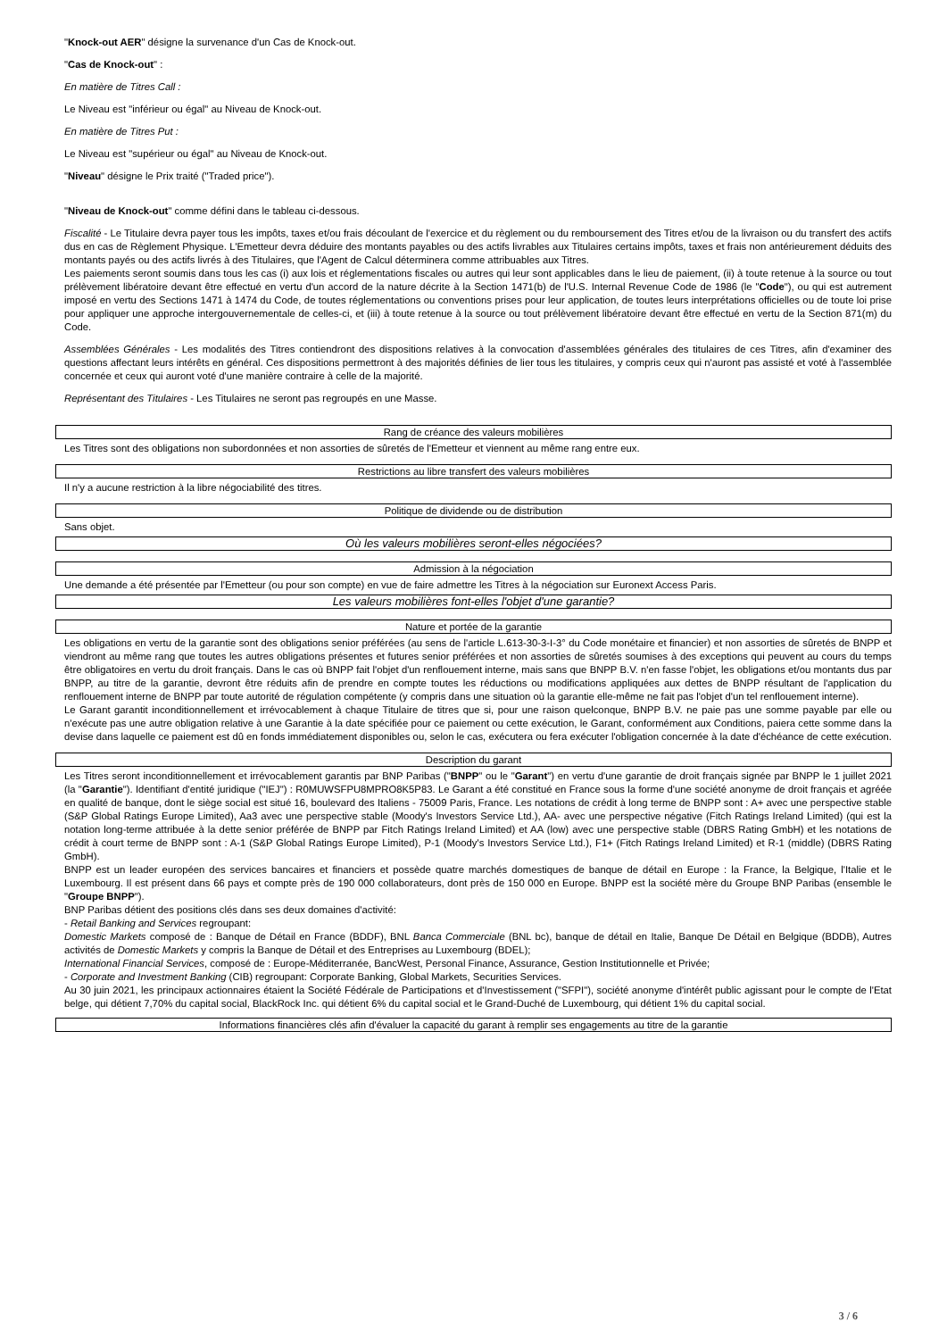"Knock-out AER" désigne la survenance d'un Cas de Knock-out.
"Cas de Knock-out" :
En matière de Titres Call :
Le Niveau est "inférieur ou égal" au Niveau de Knock-out.
En matière de Titres Put :
Le Niveau est "supérieur ou égal" au Niveau de Knock-out.
"Niveau" désigne le Prix traité ("Traded price").
"Niveau de Knock-out" comme défini dans le tableau ci-dessous.
Fiscalité - Le Titulaire devra payer tous les impôts, taxes et/ou frais découlant de l'exercice et du règlement ou du remboursement des Titres et/ou de la livraison ou du transfert des actifs dus en cas de Règlement Physique. L'Emetteur devra déduire des montants payables ou des actifs livrables aux Titulaires certains impôts, taxes et frais non antérieurement déduits des montants payés ou des actifs livrés à des Titulaires, que l'Agent de Calcul déterminera comme attribuables aux Titres.
Les paiements seront soumis dans tous les cas (i) aux lois et réglementations fiscales ou autres qui leur sont applicables dans le lieu de paiement, (ii) à toute retenue à la source ou tout prélèvement libératoire devant être effectué en vertu d'un accord de la nature décrite à la Section 1471(b) de l'U.S. Internal Revenue Code de 1986 (le "Code"), ou qui est autrement imposé en vertu des Sections 1471 à 1474 du Code, de toutes réglementations ou conventions prises pour leur application, de toutes leurs interprétations officielles ou de toute loi prise pour appliquer une approche intergouvernementale de celles-ci, et (iii) à toute retenue à la source ou tout prélèvement libératoire devant être effectué en vertu de la Section 871(m) du Code.
Assemblées Générales - Les modalités des Titres contiendront des dispositions relatives à la convocation d'assemblées générales des titulaires de ces Titres, afin d'examiner des questions affectant leurs intérêts en général. Ces dispositions permettront à des majorités définies de lier tous les titulaires, y compris ceux qui n'auront pas assisté et voté à l'assemblée concernée et ceux qui auront voté d'une manière contraire à celle de la majorité.
Représentant des Titulaires - Les Titulaires ne seront pas regroupés en une Masse.
Rang de créance des valeurs mobilières
Les Titres sont des obligations non subordonnées et non assorties de sûretés de l'Emetteur et viennent au même rang entre eux.
Restrictions au libre transfert des valeurs mobilières
Il n'y a aucune restriction à la libre négociabilité des titres.
Politique de dividende ou de distribution
Sans objet.
Où les valeurs mobilières seront-elles négociées?
Admission à la négociation
Une demande a été présentée par l'Emetteur (ou pour son compte) en vue de faire admettre les Titres à la négociation sur Euronext Access Paris.
Les valeurs mobilières font-elles l'objet d'une garantie?
Nature et portée de la garantie
Les obligations en vertu de la garantie sont des obligations senior préférées (au sens de l'article L.613-30-3-I-3° du Code monétaire et financier) et non assorties de sûretés de BNPP et viendront au même rang que toutes les autres obligations présentes et futures senior préférées et non assorties de sûretés soumises à des exceptions qui peuvent au cours du temps être obligatoires en vertu du droit français. Dans le cas où BNPP fait l'objet d'un renflouement interne, mais sans que BNPP B.V. n'en fasse l'objet, les obligations et/ou montants dus par BNPP, au titre de la garantie, devront être réduits afin de prendre en compte toutes les réductions ou modifications appliquées aux dettes de BNPP résultant de l'application du renflouement interne de BNPP par toute autorité de régulation compétente (y compris dans une situation où la garantie elle-même ne fait pas l'objet d'un tel renflouement interne).
Le Garant garantit inconditionnellement et irrévocablement à chaque Titulaire de titres que si, pour une raison quelconque, BNPP B.V. ne paie pas une somme payable par elle ou n'exécute pas une autre obligation relative à une Garantie à la date spécifiée pour ce paiement ou cette exécution, le Garant, conformément aux Conditions, paiera cette somme dans la devise dans laquelle ce paiement est dû en fonds immédiatement disponibles ou, selon le cas, exécutera ou fera exécuter l'obligation concernée à la date d'échéance de cette exécution.
Description du garant
Les Titres seront inconditionnellement et irrévocablement garantis par BNP Paribas ("BNPP" ou le "Garant") en vertu d'une garantie de droit français signée par BNPP le 1 juillet 2021 (la "Garantie"). Identifiant d'entité juridique ("IEJ") : R0MUWSFPU8MPRO8K5P83. Le Garant a été constitué en France sous la forme d'une société anonyme de droit français et agréée en qualité de banque, dont le siège social est situé 16, boulevard des Italiens - 75009 Paris, France. Les notations de crédit à long terme de BNPP sont : A+ avec une perspective stable (S&P Global Ratings Europe Limited), Aa3 avec une perspective stable (Moody's Investors Service Ltd.), AA- avec une perspective négative (Fitch Ratings Ireland Limited) (qui est la notation long-terme attribuée à la dette senior préférée de BNPP par Fitch Ratings Ireland Limited) et AA (low) avec une perspective stable (DBRS Rating GmbH) et les notations de crédit à court terme de BNPP sont : A-1 (S&P Global Ratings Europe Limited), P-1 (Moody's Investors Service Ltd.), F1+ (Fitch Ratings Ireland Limited) et R-1 (middle) (DBRS Rating GmbH).
BNPP est un leader européen des services bancaires et financiers et possède quatre marchés domestiques de banque de détail en Europe : la France, la Belgique, l'Italie et le Luxembourg. Il est présent dans 66 pays et compte près de 190 000 collaborateurs, dont près de 150 000 en Europe. BNPP est la société mère du Groupe BNP Paribas (ensemble le "Groupe BNPP").
BNP Paribas détient des positions clés dans ses deux domaines d'activité:
- Retail Banking and Services regroupant:
Domestic Markets composé de : Banque de Détail en France (BDDF), BNL Banca Commerciale (BNL bc), banque de détail en Italie, Banque De Détail en Belgique (BDDB), Autres activités de Domestic Markets y compris la Banque de Détail et des Entreprises au Luxembourg (BDEL);
International Financial Services, composé de : Europe-Méditerranée, BancWest, Personal Finance, Assurance, Gestion Institutionnelle et Privée;
- Corporate and Investment Banking (CIB) regroupant: Corporate Banking, Global Markets, Securities Services.
Au 30 juin 2021, les principaux actionnaires étaient la Société Fédérale de Participations et d'Investissement ("SFPI"), société anonyme d'intérêt public agissant pour le compte de l'Etat belge, qui détient 7,70% du capital social, BlackRock Inc. qui détient 6% du capital social et le Grand-Duché de Luxembourg, qui détient 1% du capital social.
Informations financières clés afin d'évaluer la capacité du garant à remplir ses engagements au titre de la garantie
3 / 6